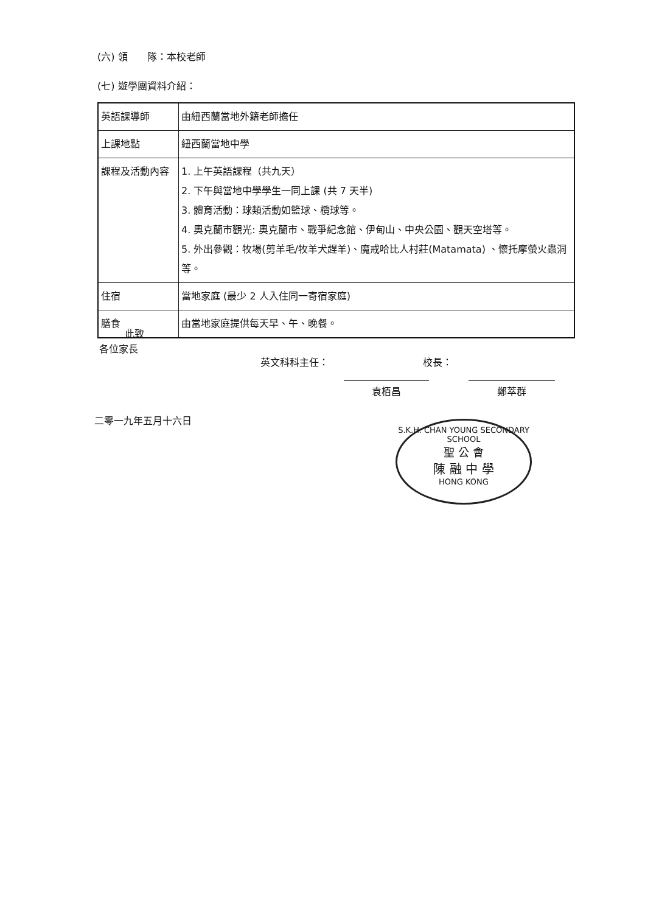(六) 領　　隊：本校老師
(七) 遊學團資料介紹：
| 英語課導師 | 由紐西蘭當地外籍老師擔任 |
| 上課地點 | 紐西蘭當地中學 |
| 課程及活動內容 | 1. 上午英語課程（共九天） 2. 下午與當地中學學生一同上課 (共 7 天半) 3. 體育活動：球類活動如籃球、欖球等。 4. 奧克蘭市觀光: 奧克蘭市、戰爭紀念館、伊甸山、中央公園、觀天空塔等。 5. 外出參觀：牧場(剪羊毛/牧羊犬趕羊)、魔戒哈比人村莊(Matamata) 、懷托摩螢火蟲洞等。 |
| 住宿 | 當地家庭 (最少 2 人入住同一寄宿家庭) |
| 膳食 | 由當地家庭提供每天早、午、晚餐。 |
此致
各位家長
英文科科主任： 校長：
袁栢昌 鄭萃群
二零一九年五月十六日
S.K.H. CHAN YOUNG SECONDARY SCHOOL
聖 公 會
陳 融 中 學
HONG KONG